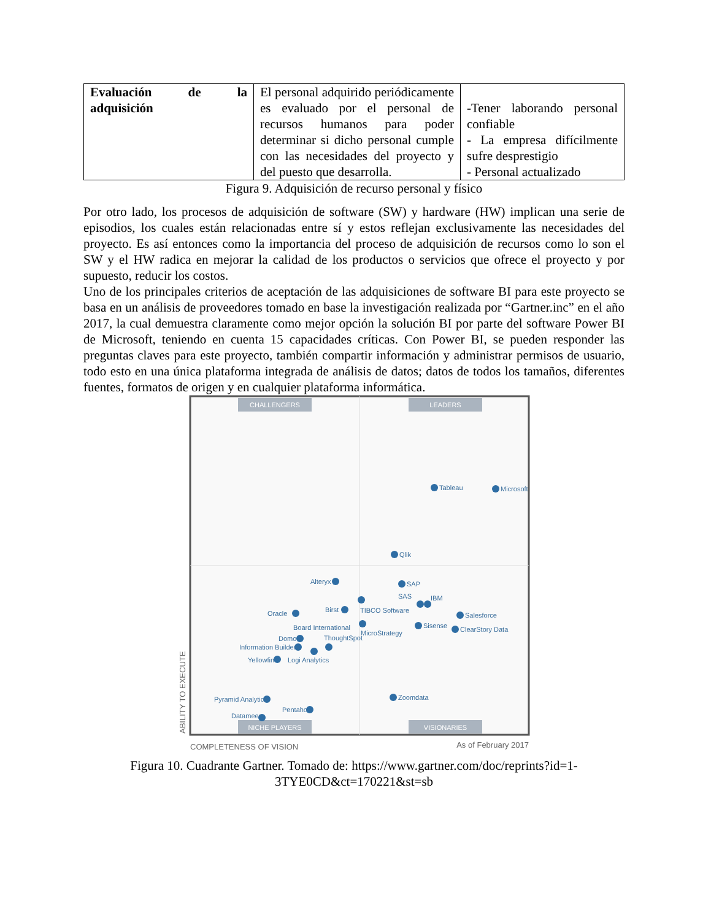| Evaluación de la adquisición | El personal adquirido periódicamente es evaluado por el personal de recursos humanos para poder determinar si dicho personal cumple con las necesidades del proyecto y del puesto que desarrolla. | -Tener laborando personal confiable - La empresa difícilmente sufre desprestigio - Personal actualizado |
Figura 9. Adquisición de recurso personal y físico
Por otro lado, los procesos de adquisición de software (SW) y hardware (HW) implican una serie de episodios, los cuales están relacionadas entre sí y estos reflejan exclusivamente las necesidades del proyecto. Es así entonces como la importancia del proceso de adquisición de recursos como lo son el SW y el HW radica en mejorar la calidad de los productos o servicios que ofrece el proyecto y por supuesto, reducir los costos.
Uno de los principales criterios de aceptación de las adquisiciones de software BI para este proyecto se basa en un análisis de proveedores tomado en base la investigación realizada por “Gartner.inc” en el año 2017, la cual demuestra claramente como mejor opción la solución BI por parte del software Power BI de Microsoft, teniendo en cuenta 15 capacidades críticas. Con Power BI, se pueden responder las preguntas claves para este proyecto, también compartir información y administrar permisos de usuario, todo esto en una única plataforma integrada de análisis de datos; datos de todos los tamaños, diferentes fuentes, formatos de origen y en cualquier plataforma informática.
CHALLENGERS
LEADERS
NICHE PLAYERS
VISIONARIES
Tableau
Microsoft
Qlik
SAP
Alteryx
SAS
IBM
TIBCO Software
Salesforce
Oracle
Birst
Board International
Sisense
ClearStory Data
MicroStrategy
Domo
ThoughtSpot
Information Builders
Yellowfin
Logi Analytics
Zoomdata
Pyramid Analytics
Pentaho
Datameer
COMPLETENESS OF VISION
As of February 2017
ABILITY TO EXECUTE
Figura 10. Cuadrante Gartner. Tomado de: https://www.gartner.com/doc/reprints?id=1-3TYE0CD&ct=170221&st=sb